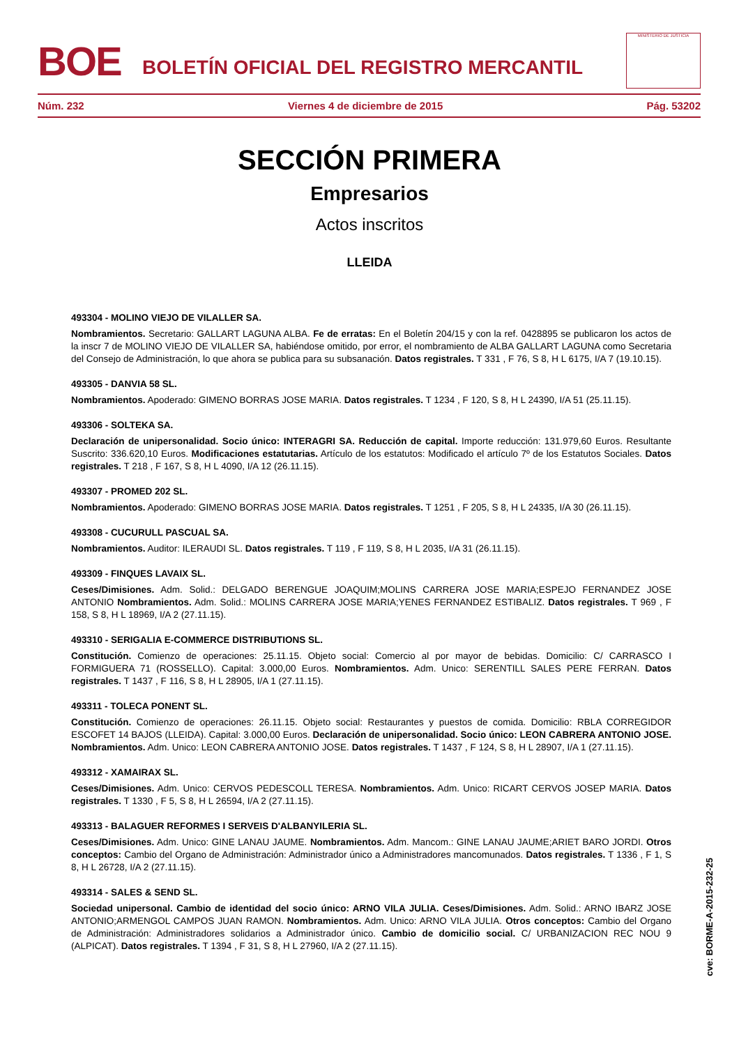BOE
BOLETÍN OFICIAL DEL REGISTRO MERCANTIL
MINISTERIO DE JUSTICIA
Núm. 232 Viernes 4 de diciembre de 2015 Pág. 53202
SECCIÓN PRIMERA
Empresarios
Actos inscritos
LLEIDA
493304 - MOLINO VIEJO DE VILALLER SA.
Nombramientos. Secretario: GALLART LAGUNA ALBA. Fe de erratas: En el Boletín 204/15 y con la ref. 0428895 se publicaron los actos de la inscr 7 de MOLINO VIEJO DE VILALLER SA, habiéndose omitido, por error, el nombramiento de ALBA GALLART LAGUNA como Secretaria del Consejo de Administración, lo que ahora se publica para su subsanación. Datos registrales. T 331 , F 76, S 8, H L 6175, I/A 7 (19.10.15).
493305 - DANVIA 58 SL.
Nombramientos. Apoderado: GIMENO BORRAS JOSE MARIA. Datos registrales. T 1234 , F 120, S 8, H L 24390, I/A 51 (25.11.15).
493306 - SOLTEKA SA.
Declaración de unipersonalidad. Socio único: INTERAGRI SA. Reducción de capital. Importe reducción: 131.979,60 Euros. Resultante Suscrito: 336.620,10 Euros. Modificaciones estatutarias. Artículo de los estatutos: Modificado el artículo 7º de los Estatutos Sociales. Datos registrales. T 218 , F 167, S 8, H L 4090, I/A 12 (26.11.15).
493307 - PROMED 202 SL.
Nombramientos. Apoderado: GIMENO BORRAS JOSE MARIA. Datos registrales. T 1251 , F 205, S 8, H L 24335, I/A 30 (26.11.15).
493308 - CUCURULL PASCUAL SA.
Nombramientos. Auditor: ILERAUDI SL. Datos registrales. T 119 , F 119, S 8, H L 2035, I/A 31 (26.11.15).
493309 - FINQUES LAVAIX SL.
Ceses/Dimisiones. Adm. Solid.: DELGADO BERENGUE JOAQUIM;MOLINS CARRERA JOSE MARIA;ESPEJO FERNANDEZ JOSE ANTONIO Nombramientos. Adm. Solid.: MOLINS CARRERA JOSE MARIA;YENES FERNANDEZ ESTIBALIZ. Datos registrales. T 969 , F 158, S 8, H L 18969, I/A 2 (27.11.15).
493310 - SERIGALIA E-COMMERCE DISTRIBUTIONS SL.
Constitución. Comienzo de operaciones: 25.11.15. Objeto social: Comercio al por mayor de bebidas. Domicilio: C/ CARRASCO I FORMIGUERA 71 (ROSSELLO). Capital: 3.000,00 Euros. Nombramientos. Adm. Unico: SERENTILL SALES PERE FERRAN. Datos registrales. T 1437 , F 116, S 8, H L 28905, I/A 1 (27.11.15).
493311 - TOLECA PONENT SL.
Constitución. Comienzo de operaciones: 26.11.15. Objeto social: Restaurantes y puestos de comida. Domicilio: RBLA CORREGIDOR ESCOFET 14 BAJOS (LLEIDA). Capital: 3.000,00 Euros. Declaración de unipersonalidad. Socio único: LEON CABRERA ANTONIO JOSE. Nombramientos. Adm. Unico: LEON CABRERA ANTONIO JOSE. Datos registrales. T 1437 , F 124, S 8, H L 28907, I/A 1 (27.11.15).
493312 - XAMAIRAX SL.
Ceses/Dimisiones. Adm. Unico: CERVOS PEDESCOLL TERESA. Nombramientos. Adm. Unico: RICART CERVOS JOSEP MARIA. Datos registrales. T 1330 , F 5, S 8, H L 26594, I/A 2 (27.11.15).
493313 - BALAGUER REFORMES I SERVEIS D'ALBANYILERIA SL.
Ceses/Dimisiones. Adm. Unico: GINE LANAU JAUME. Nombramientos. Adm. Mancom.: GINE LANAU JAUME;ARIET BARO JORDI. Otros conceptos: Cambio del Organo de Administración: Administrador único a Administradores mancomunados. Datos registrales. T 1336 , F 1, S 8, H L 26728, I/A 2 (27.11.15).
493314 - SALES & SEND SL.
Sociedad unipersonal. Cambio de identidad del socio único: ARNO VILA JULIA. Ceses/Dimisiones. Adm. Solid.: ARNO IBARZ JOSE ANTONIO;ARMENGOL CAMPOS JUAN RAMON. Nombramientos. Adm. Unico: ARNO VILA JULIA. Otros conceptos: Cambio del Organo de Administración: Administradores solidarios a Administrador único. Cambio de domicilio social. C/ URBANIZACION REC NOU 9 (ALPICAT). Datos registrales. T 1394 , F 31, S 8, H L 27960, I/A 2 (27.11.15).
cve: BORME-A-2015-232-25